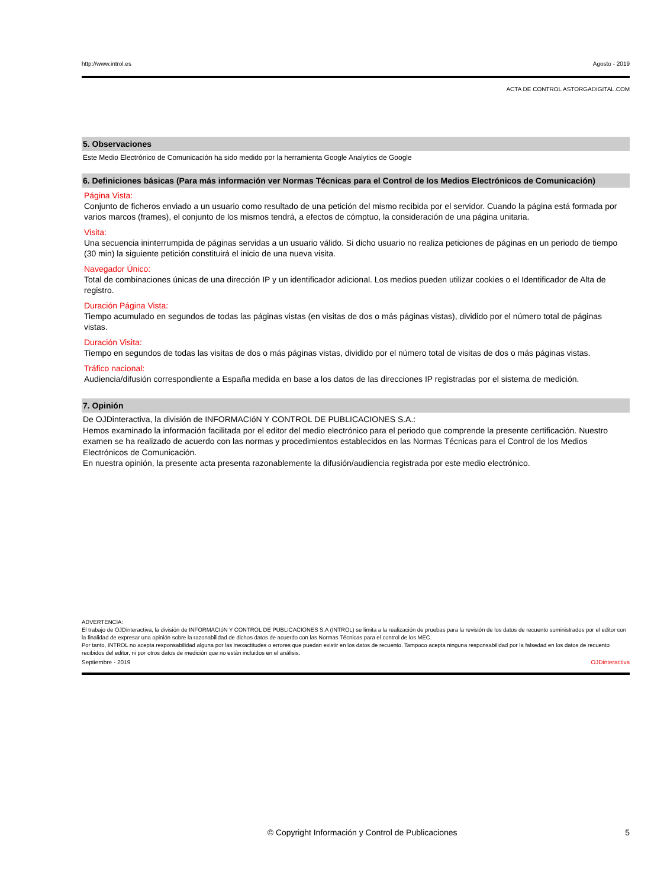http://www.introl.es Agosto - 2019
ACTA DE CONTROL ASTORGADIGITAL.COM
5. Observaciones
Este Medio Electrónico de Comunicación ha sido medido por la herramienta Google Analytics de Google
6. Definiciones básicas (Para más información ver Normas Técnicas para el Control de los Medios Electrónicos de Comunicación)
Página Vista:
Conjunto de ficheros enviado a un usuario como resultado de una petición del mismo recibida por el servidor. Cuando la página está formada por varios marcos (frames), el conjunto de los mismos tendrá, a efectos de cómptuo, la consideración de una página unitaria.
Visita:
Una secuencia ininterrumpida de páginas servidas a un usuario válido. Si dicho usuario no realiza peticiones de páginas en un periodo de tiempo (30 min) la siguiente petición constituirá el inicio de una nueva visita.
Navegador Único:
Total de combinaciones únicas de una dirección IP y un identificador adicional. Los medios pueden utilizar cookies o el Identificador de Alta de registro.
Duración Página Vista:
Tiempo acumulado en segundos de todas las páginas vistas (en visitas de dos o más páginas vistas), dividido por el número total de páginas vistas.
Duración Visita:
Tiempo en segundos de todas las visitas de dos o más páginas vistas, dividido por el número total de visitas de dos o más páginas vistas.
Tráfico nacional:
Audiencia/difusión correspondiente a España medida en base a los datos de las direcciones IP registradas por el sistema de medición.
7. Opinión
De OJDinteractiva, la división de INFORMACIóN Y CONTROL DE PUBLICACIONES S.A.:
Hemos examinado la información facilitada por el editor del medio electrónico para el periodo que comprende la presente certificación. Nuestro examen se ha realizado de acuerdo con las normas y procedimientos establecidos en las Normas Técnicas para el Control de los Medios Electrónicos de Comunicación.
En nuestra opinión, la presente acta presenta razonablemente la difusión/audiencia registrada por este medio electrónico.
ADVERTENCIA:
El trabajo de OJDinteractiva, la división de INFORMACIóN Y CONTROL DE PUBLICACIONES S.A (INTROL) se limita a la realización de pruebas para la revisión de los datos de recuento suministrados por el editor con la finalidad de expresar una opinión sobre la razonabilidad de dichos datos de acuerdo con las Normas Técnicas para el control de los MEC.
Por tanto, INTROL no acepta responsabilidad alguna por las inexactitudes o errores que puedan existir en los datos de recuento. Tampoco acepta ninguna responsabilidad por la falsedad en los datos de recuento recibidos del editor, ni por otros datos de medición que no están incluidos en el análisis.
Septiembre - 2019 OJDinteractiva
© Copyright Información y Control de Publicaciones 5